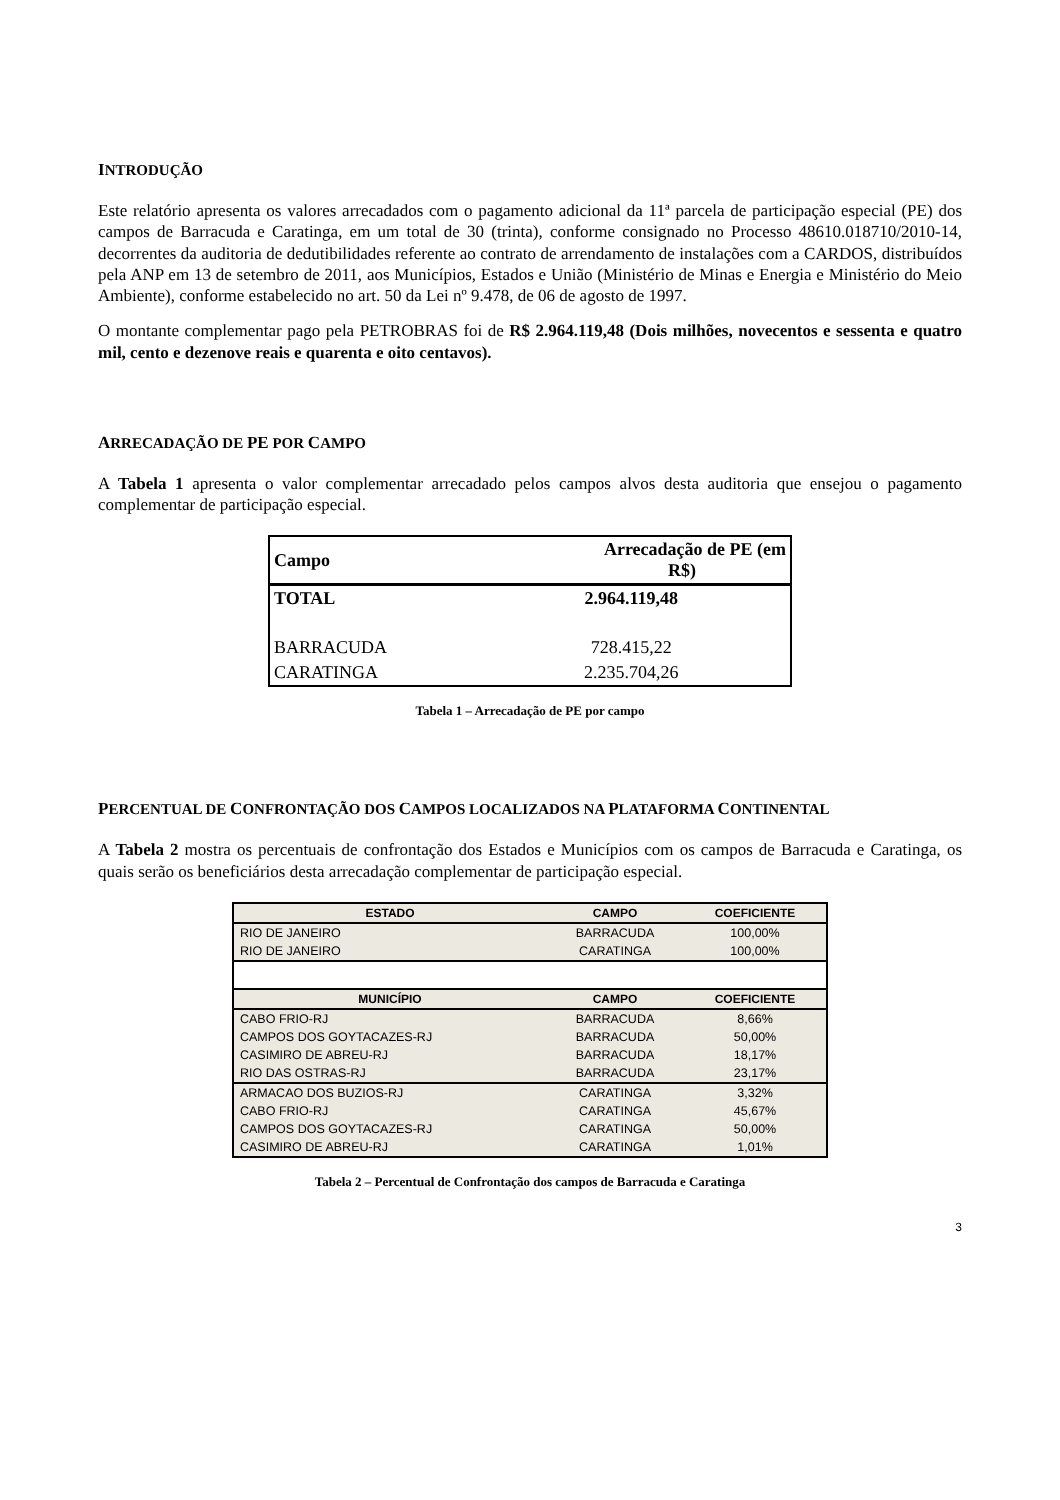INTRODUÇÃO
Este relatório apresenta os valores arrecadados com o pagamento adicional da 11ª parcela de participação especial (PE) dos campos de Barracuda e Caratinga, em um total de 30 (trinta), conforme consignado no Processo 48610.018710/2010-14, decorrentes da auditoria de dedutibilidades referente ao contrato de arrendamento de instalações com a CARDOS, distribuídos pela ANP em 13 de setembro de 2011, aos Municípios, Estados e União (Ministério de Minas e Energia e Ministério do Meio Ambiente), conforme estabelecido no art. 50 da Lei nº 9.478, de 06 de agosto de 1997.
O montante complementar pago pela PETROBRAS foi de R$ 2.964.119,48 (Dois milhões, novecentos e sessenta e quatro mil, cento e dezenove reais e quarenta e oito centavos).
ARRECADAÇÃO DE PE POR CAMPO
A Tabela 1 apresenta o valor complementar arrecadado pelos campos alvos desta auditoria que ensejou o pagamento complementar de participação especial.
| Campo | Arrecadação de PE (em R$) |
| --- | --- |
| TOTAL | 2.964.119,48 |
| BARRACUDA | 728.415,22 |
| CARATINGA | 2.235.704,26 |
Tabela 1 – Arrecadação de PE por campo
PERCENTUAL DE CONFRONTAÇÃO DOS CAMPOS LOCALIZADOS NA PLATAFORMA CONTINENTAL
A Tabela 2 mostra os percentuais de confrontação dos Estados e Municípios com os campos de Barracuda e Caratinga, os quais serão os beneficiários desta arrecadação complementar de participação especial.
| ESTADO | CAMPO | COEFICIENTE |
| --- | --- | --- |
| RIO DE JANEIRO | BARRACUDA | 100,00% |
| RIO DE JANEIRO | CARATINGA | 100,00% |
| MUNICÍPIO | CAMPO | COEFICIENTE |
| CABO FRIO-RJ | BARRACUDA | 8,66% |
| CAMPOS DOS GOYTACAZES-RJ | BARRACUDA | 50,00% |
| CASIMIRO DE ABREU-RJ | BARRACUDA | 18,17% |
| RIO DAS OSTRAS-RJ | BARRACUDA | 23,17% |
| ARMACAO DOS BUZIOS-RJ | CARATINGA | 3,32% |
| CABO FRIO-RJ | CARATINGA | 45,67% |
| CAMPOS DOS GOYTACAZES-RJ | CARATINGA | 50,00% |
| CASIMIRO DE ABREU-RJ | CARATINGA | 1,01% |
Tabela 2 – Percentual de Confrontação dos campos de Barracuda e Caratinga
3